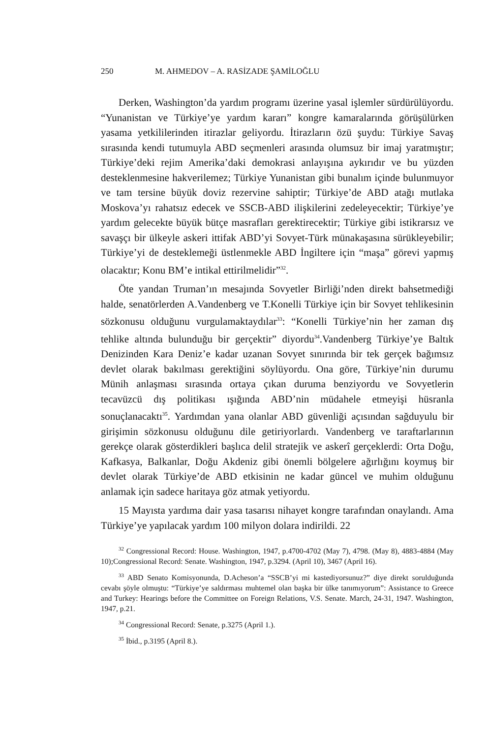250 M. AHMEDOV – A. RASİZADE ŞAMİLOĞLU
Derken, Washington’da yardım programı üzerine yasal işlemler sürdürülüyordu. “Yunanistan ve Türkiye’ye yardım kararı” kongre kamaralarında görüşülürken yasama yetkililerinden itirazlar geliyordu. İtirazların özü şuydu: Türkiye Savaş sırasında kendi tutumuyla ABD seçmenleri arasında olumsuz bir imaj yaratmıştır; Türkiye’deki rejim Amerika’daki demokrasi anlayışına aykırıdır ve bu yüzden desteklenmesine hakverilemez; Türkiye Yunanistan gibi bunalım içinde bulunmuyor ve tam tersine büyük doviz rezervine sahiptir; Türkiye’de ABD atağı mutlaka Moskova’yı rahatsız edecek ve SSCB-ABD ilişkilerini zedeleyecektir; Türkiye’ye yardım gelecekte büyük bütçe masrafları gerektirecektir; Türkiye gibi istikrarsız ve savaşçı bir ülkeyle askeri ittifak ABD’yi Sovyet-Türk münakaşasına sürükleyebilir; Türkiye’yi de desteklemeği üstlenmekle ABD İngiltere için “maşa” görevi yapmış olacaktır; Konu BM’e intikal ettirilmelidir”<sup>32</sup>.
Öte yandan Truman’ın mesajında Sovyetler Birliği’nden direkt bahsetmediği halde, senatörlerden A.Vandenberg ve T.Konelli Türkiye için bir Sovyet tehlikesinin sözkonusu olduğunu vurgulamaktaydılar<sup>33</sup>: “Konelli Türkiye’nin her zaman dış tehlike altında bulunduğu bir gerçektir” diyordu<sup>34</sup>.Vandenberg Türkiye’ye Baltık Denizinden Kara Deniz’e kadar uzanan Sovyet sınırında bir tek gerçek bağımsız devlet olarak bakılması gerektiğini söylüyordu. Ona göre, Türkiye’nin durumu Münih anlaşması sırasında ortaya çıkan duruma benziyordu ve Sovyetlerin tecavüzcü dış politikası ışığında ABD’nin müdahele etmeyişi hüsranla sonuçlanacaktı<sup>35</sup>. Yardımdan yana olanlar ABD güvenliği açısından sağduyulu bir girişimin sözkonusu olduğunu dile getiriyorlardı. Vandenberg ve taraftarlarının gerekçe olarak gösterdikleri başlıca delil stratejik ve askerî gerçeklerdi: Orta Doğu, Kafkasya, Balkanlar, Doğu Akdeniz gibi önemli bölgelere ağırlığını koymuş bir devlet olarak Türkiye’de ABD etkisinin ne kadar güncel ve muhim olduğunu anlamak için sadece haritaya göz atmak yetiyordu.
15 Mayısta yardıma dair yasa tasarısı nihayet kongre tarafından onaylandı. Ama Türkiye’ye yapılacak yardım 100 milyon dolara indirildi. 22
<sup>32</sup> Congressional Record: House. Washington, 1947, p.4700-4702 (May 7), 4798. (May 8), 4883-4884 (May 10);Congressional Record: Senate. Washington, 1947, p.3294. (April 10), 3467 (April 16).
<sup>33</sup> ABD Senato Komisyonunda, D.Acheson’a “SSCB’yi mi kastediyorsunuz?” diye direkt sorulduğunda cevabı şöyle olmuştu: “Türkiye’ye saldırması muhtemel olan başka bir ülke tanımıyorum”: Assistance to Greece and Turkey: Hearings before the Committee on Foreign Relations, V.S. Senate. March, 24-31, 1947. Washington, 1947, p.21.
<sup>34</sup> Congressional Record: Senate, p.3275 (April 1.).
<sup>35</sup> İbid., p.3195 (April 8.).